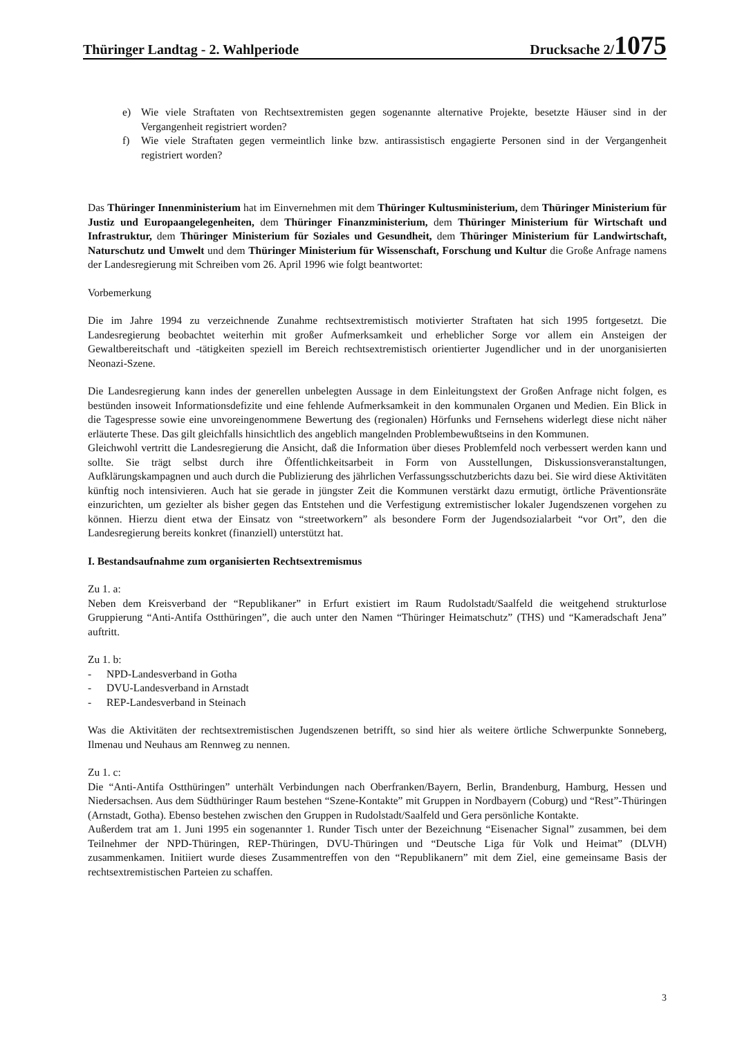Thüringer Landtag - 2. Wahlperiode Drucksache 2/1075
e) Wie viele Straftaten von Rechtsextremisten gegen sogenannte alternative Projekte, besetzte Häuser sind in der Vergangenheit registriert worden?
f) Wie viele Straftaten gegen vermeintlich linke bzw. antirassistisch engagierte Personen sind in der Vergangenheit registriert worden?
Das Thüringer Innenministerium hat im Einvernehmen mit dem Thüringer Kultusministerium, dem Thüringer Ministerium für Justiz und Europaangelegenheiten, dem Thüringer Finanzministerium, dem Thüringer Ministerium für Wirtschaft und Infrastruktur, dem Thüringer Ministerium für Soziales und Gesundheit, dem Thüringer Ministerium für Landwirtschaft, Naturschutz und Umwelt und dem Thüringer Ministerium für Wissenschaft, Forschung und Kultur die Große Anfrage namens der Landesregierung mit Schreiben vom 26. April 1996 wie folgt beantwortet:
Vorbemerkung
Die im Jahre 1994 zu verzeichnende Zunahme rechtsextremistisch motivierter Straftaten hat sich 1995 fortgesetzt. Die Landesregierung beobachtet weiterhin mit großer Aufmerksamkeit und erheblicher Sorge vor allem ein Ansteigen der Gewaltbereitschaft und -tätigkeiten speziell im Bereich rechtsextremistisch orientierter Jugendlicher und in der unorganisierten Neonazi-Szene.
Die Landesregierung kann indes der generellen unbelegten Aussage in dem Einleitungstext der Großen Anfrage nicht folgen, es bestünden insoweit Informationsdefizite und eine fehlende Aufmerksamkeit in den kommunalen Organen und Medien. Ein Blick in die Tagespresse sowie eine unvoreingenommene Bewertung des (regionalen) Hörfunks und Fernsehens widerlegt diese nicht näher erläuterte These. Das gilt gleichfalls hinsichtlich des angeblich mangelnden Problembewußtseins in den Kommunen.
Gleichwohl vertritt die Landesregierung die Ansicht, daß die Information über dieses Problemfeld noch verbessert werden kann und sollte. Sie trägt selbst durch ihre Öffentlichkeitsarbeit in Form von Ausstellungen, Diskussionsveranstaltungen, Aufklärungskampagnen und auch durch die Publizierung des jährlichen Verfassungsschutzberichts dazu bei. Sie wird diese Aktivitäten künftig noch intensivieren. Auch hat sie gerade in jüngster Zeit die Kommunen verstärkt dazu ermutigt, örtliche Präventionsräte einzurichten, um gezielter als bisher gegen das Entstehen und die Verfestigung extremistischer lokaler Jugendszenen vorgehen zu können. Hierzu dient etwa der Einsatz von “streetworkern” als besondere Form der Jugendsozialarbeit “vor Ort”, den die Landesregierung bereits konkret (finanziell) unterstützt hat.
I. Bestandsaufnahme zum organisierten Rechtsextremismus
Zu 1. a:
Neben dem Kreisverband der “Republikaner” in Erfurt existiert im Raum Rudolstadt/Saalfeld die weitgehend strukturlose Gruppierung “Anti-Antifa Ostthüringen”, die auch unter den Namen “Thüringer Heimatschutz” (THS) und “Kameradschaft Jena” auftritt.
Zu 1. b:
- NPD-Landesverband in Gotha
- DVU-Landesverband in Arnstadt
- REP-Landesverband in Steinach
Was die Aktivitäten der rechtsextremistischen Jugendszenen betrifft, so sind hier als weitere örtliche Schwerpunkte Sonneberg, Ilmenau und Neuhaus am Rennweg zu nennen.
Zu 1. c:
Die “Anti-Antifa Ostthüringen” unterhält Verbindungen nach Oberfranken/Bayern, Berlin, Brandenburg, Hamburg, Hessen und Niedersachsen. Aus dem Südthüringer Raum bestehen “Szene-Kontakte” mit Gruppen in Nordbayern (Coburg) und “Rest”-Thüringen (Arnstadt, Gotha). Ebenso bestehen zwischen den Gruppen in Rudolstadt/Saalfeld und Gera persönliche Kontakte.
Außerdem trat am 1. Juni 1995 ein sogenannter 1. Runder Tisch unter der Bezeichnung “Eisenacher Signal” zusammen, bei dem Teilnehmer der NPD-Thüringen, REP-Thüringen, DVU-Thüringen und “Deutsche Liga für Volk und Heimat” (DLVH) zusammenkamen. Initiiert wurde dieses Zusammentreffen von den “Republikanern” mit dem Ziel, eine gemeinsame Basis der rechtsextremistischen Parteien zu schaffen.
3